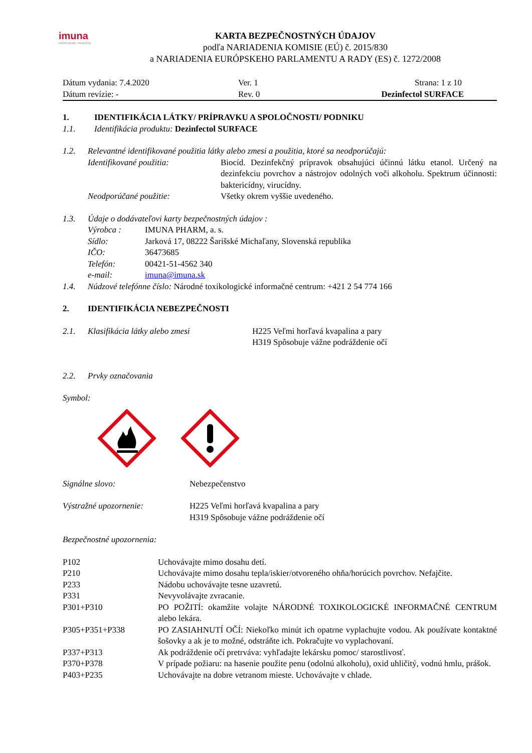imuna
INOVUJEME TRADÍCIE
KARTA BEZPEČNOSTNÝCH ÚDAJOV
podľa NARIADENIA KOMISIE (EÚ) č. 2015/830
a NARIADENIA EURÓPSKEHO PARLAMENTU A RADY (ES) č. 1272/2008
| Dátum vydania: 7.4.2020 | Ver. 1 | Strana: 1 z 10 |
| Dátum revízie: - | Rev. 0 | Dezinfectol SURFACE |
| 1. | IDENTIFIKÁCIA LÁTKY/ PRÍPRAVKU A SPOLOČNOSTI/ PODNIKU |
| 1.1. | Identifikácia produktu: Dezinfectol SURFACE |
| 1.2. | Relevantné identifikované použitia látky alebo zmesi a použitia, ktoré sa neodporúčajú: | |
| | Identifikované použitia: | Biocíd. Dezinfekčný prípravok obsahujúci účinnú látku etanol. Určený na dezinfekciu povrchov a nástrojov odolných voči alkoholu. Spektrum účinnosti: baktericídny, virucídny. |
| | Neodporúčané použitie: | Všetky okrem vyššie uvedeného. |
| 1.3. | Údaje o dodávateľovi karty bezpečnostných údajov : | |
| | Výrobca : | IMUNA PHARM, a. s. |
| | Sídlo: | Jarková 17, 08222 Šarišské Michaľany, Slovenská republika |
| | IČO: | 36473685 |
| | Telefón: | 00421-51-4562 340 |
| | e-mail: | imuna@imuna.sk |
| 1.4. | Núdzové telefónne číslo: Národné toxikologické informačné centrum: +421 2 54 774 166 | |
| 2. | IDENTIFIKÁCIA NEBEZPEČNOSTI |
| 2.1. | Klasifikácia látky alebo zmesi | H225 Veľmi horľavá kvapalina a pary H319 Spôsobuje vážne podráždenie očí |
| 2.2. | Prvky označovania |
Symbol:
| Signálne slovo: | Nebezpečenstvo |
| Výstražné upozornenie: | H225 Veľmi horľavá kvapalina a pary H319 Spôsobuje vážne podráždenie očí |
Bezpečnostné upozornenia:
| P102 | Uchovávajte mimo dosahu detí. |
| P210 | Uchovávajte mimo dosahu tepla/iskier/otvoreného ohňa/horúcich povrchov. Nefajčite. |
| P233 | Nádobu uchovávajte tesne uzavretú. |
| P331 | Nevyvolávajte zvracanie. |
| P301+P310 | PO POŽITÍ: okamžite volajte NÁRODNÉ TOXIKOLOGICKÉ INFORMAČNÉ CENTRUM alebo lekára. |
| P305+P351+P338 | PO ZASIAHNUTÍ OČÍ: Niekoľko minút ich opatrne vyplachujte vodou. Ak používate kontaktné šošovky a ak je to možné, odstráňte ich. Pokračujte vo vyplachovaní. |
| P337+P313 | Ak podráždenie očí pretrváva: vyhľadajte lekársku pomoc/ starostlivosť. |
| P370+P378 | V prípade požiaru: na hasenie použite penu (odolnú alkoholu), oxid uhličitý, vodnú hmlu, prášok. |
| P403+P235 | Uchovávajte na dobre vetranom mieste. Uchovávajte v chlade. |